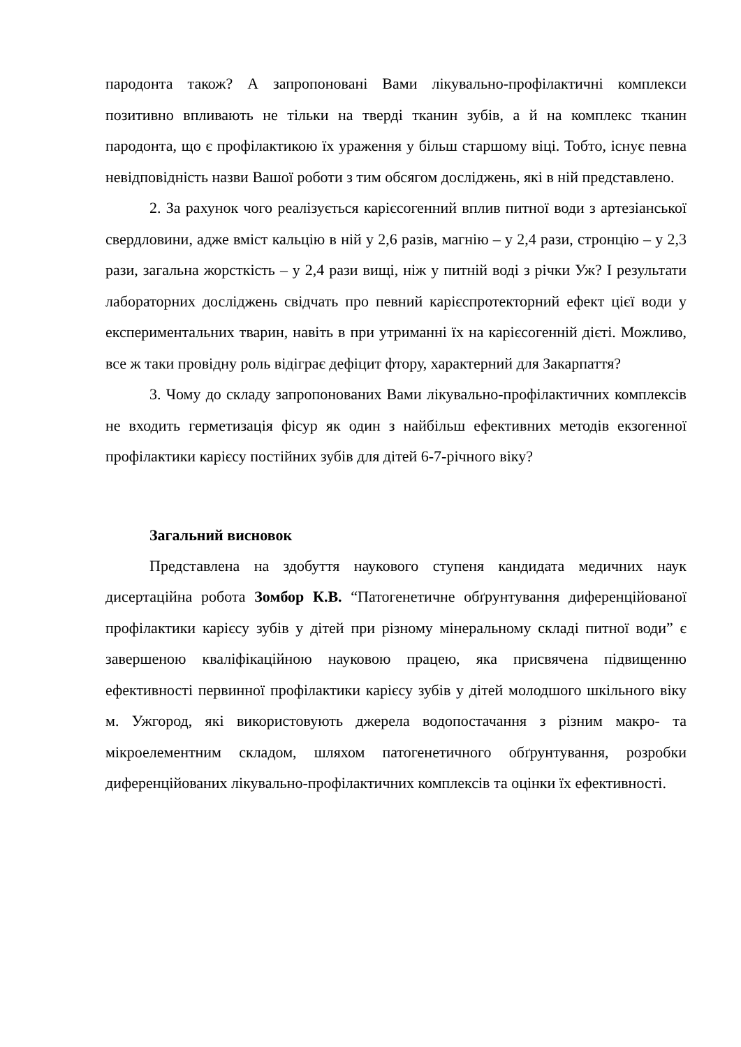пародонта також? А запропоновані Вами лікувально-профілактичні комплекси позитивно впливають не тільки на тверді тканин зубів, а й на комплекс тканин пародонта, що є профілактикою їх ураження у більш старшому віці. Тобто, існує певна невідповідність назви Вашої роботи з тим обсягом досліджень, які в ній представлено.
2. За рахунок чого реалізується карієсогенний вплив питної води з артезіанської свердловини, адже вміст кальцію в ній у 2,6 разів, магнію – у 2,4 рази, стронцію – у 2,3 рази, загальна жорсткість – у 2,4 рази вищі, ніж у питній воді з річки Уж? І результати лабораторних досліджень свідчать про певний карієспротекторний ефект цієї води у експериментальних тварин, навіть в при утриманні їх на карієсогенній дієті. Можливо, все ж таки провідну роль відіграє дефіцит фтору, характерний для Закарпаття?
3. Чому до складу запропонованих Вами лікувально-профілактичних комплексів не входить герметизація фісур як один з найбільш ефективних методів екзогенної профілактики карієсу постійних зубів для дітей 6-7-річного віку?
Загальний висновок
Представлена на здобуття наукового ступеня кандидата медичних наук дисертаційна робота Зомбор К.В. “Патогенетичне обґрунтування диференційованої профілактики карієсу зубів у дітей при різному мінеральному складі питної води” є завершеною кваліфікаційною науковою працею, яка присвячена підвищенню ефективності первинної профілактики карієсу зубів у дітей молодшого шкільного віку м. Ужгород, які використовують джерела водопостачання з різним макро- та мікроелементним складом, шляхом патогенетичного обґрунтування, розробки диференційованих лікувально-профілактичних комплексів та оцінки їх ефективності.